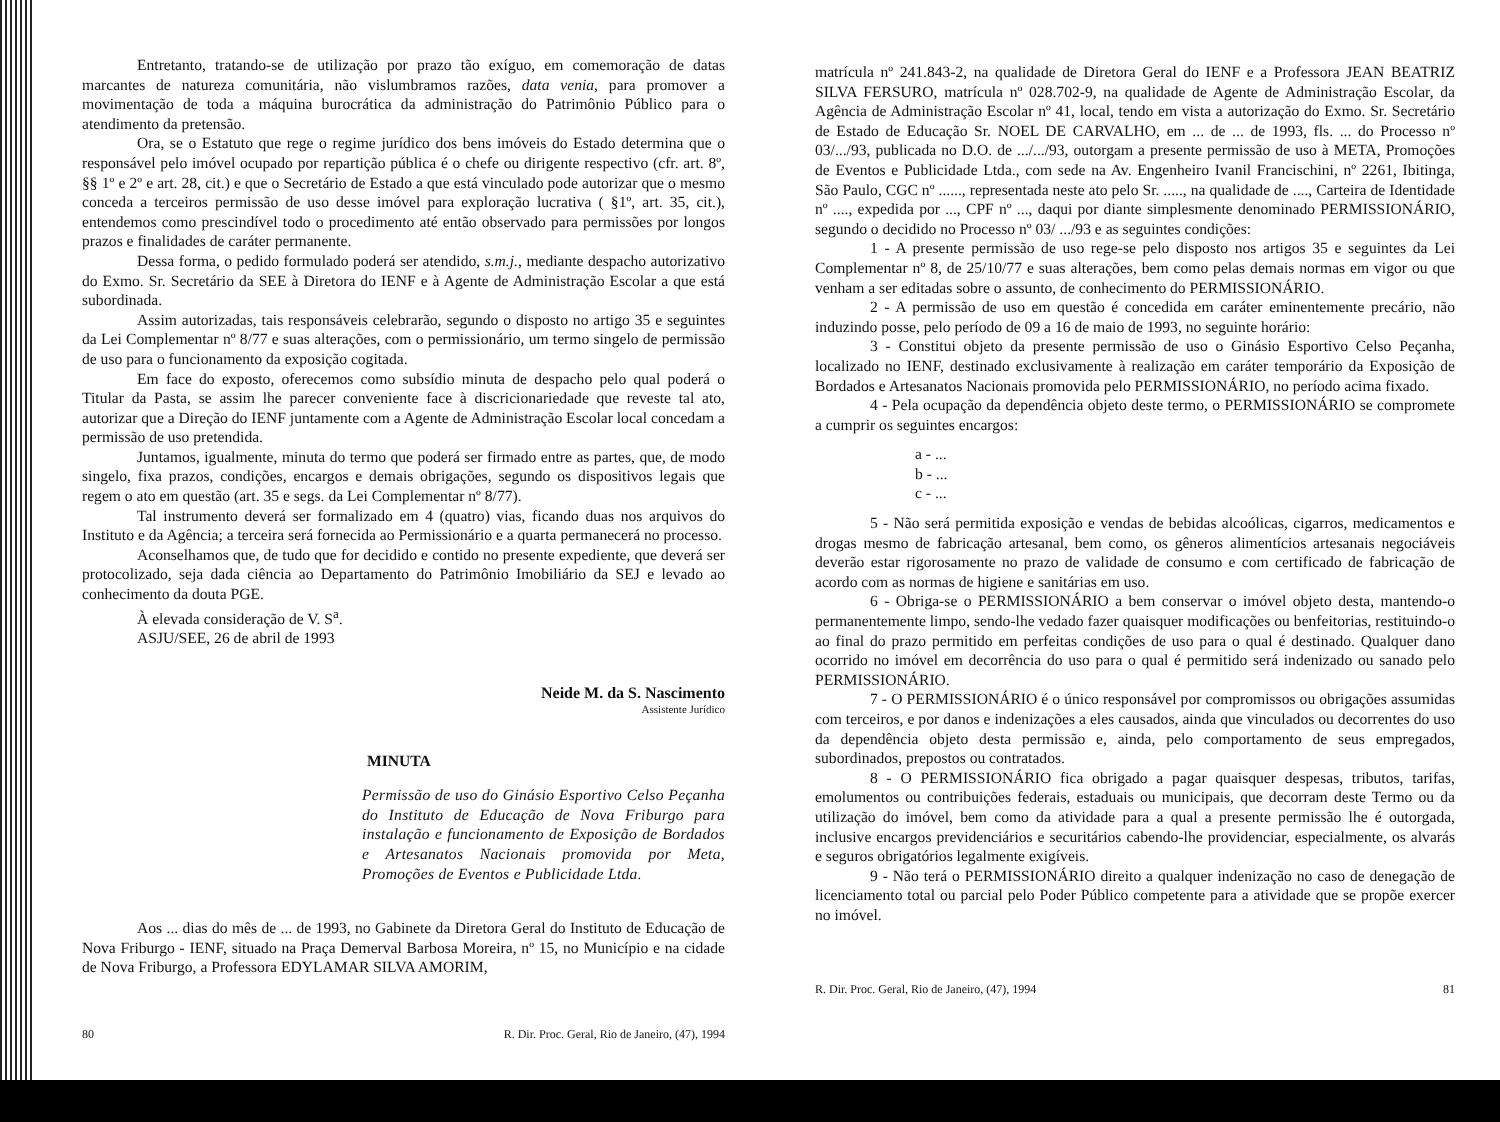Entretanto, tratando-se de utilização por prazo tão exíguo, em comemoração de datas marcantes de natureza comunitária, não vislumbramos razões, data venia, para promover a movimentação de toda a máquina burocrática da administração do Patrimônio Público para o atendimento da pretensão.
Ora, se o Estatuto que rege o regime jurídico dos bens imóveis do Estado determina que o responsável pelo imóvel ocupado por repartição pública é o chefe ou dirigente respectivo (cfr. art. 8º, §§ 1º e 2º e art. 28, cit.) e que o Secretário de Estado a que está vinculado pode autorizar que o mesmo conceda a terceiros permissão de uso desse imóvel para exploração lucrativa ( §1º, art. 35, cit.), entendemos como prescindível todo o procedimento até então observado para permissões por longos prazos e finalidades de caráter permanente.
Dessa forma, o pedido formulado poderá ser atendido, s.m.j., mediante despacho autorizativo do Exmo. Sr. Secretário da SEE à Diretora do IENF e à Agente de Administração Escolar a que está subordinada.
Assim autorizadas, tais responsáveis celebrarão, segundo o disposto no artigo 35 e seguintes da Lei Complementar nº 8/77 e suas alterações, com o permissionário, um termo singelo de permissão de uso para o funcionamento da exposição cogitada.
Em face do exposto, oferecemos como subsídio minuta de despacho pelo qual poderá o Titular da Pasta, se assim lhe parecer conveniente face à discricionariedade que reveste tal ato, autorizar que a Direção do IENF juntamente com a Agente de Administração Escolar local concedam a permissão de uso pretendida.
Juntamos, igualmente, minuta do termo que poderá ser firmado entre as partes, que, de modo singelo, fixa prazos, condições, encargos e demais obrigações, segundo os dispositivos legais que regem o ato em questão (art. 35 e segs. da Lei Complementar nº 8/77).
Tal instrumento deverá ser formalizado em 4 (quatro) vias, ficando duas nos arquivos do Instituto e da Agência; a terceira será fornecida ao Permissionário e a quarta permanecerá no processo.
Aconselhamos que, de tudo que for decidido e contido no presente expediente, que deverá ser protocolizado, seja dada ciência ao Departamento do Patrimônio Imobiliário da SEJ e levado ao conhecimento da douta PGE.
À elevada consideração de V. S<sup>a</sup>.
ASJU/SEE, 26 de abril de 1993
Neide M. da S. Nascimento
Assistente Jurídico
MINUTA
Permissão de uso do Ginásio Esportivo Celso Peçanha do Instituto de Educação de Nova Friburgo para instalação e funcionamento de Exposição de Bordados e Artesanatos Nacionais promovida por Meta, Promoções de Eventos e Publicidade Ltda.
Aos ... dias do mês de ... de 1993, no Gabinete da Diretora Geral do Instituto de Educação de Nova Friburgo - IENF, situado na Praça Demerval Barbosa Moreira, nº 15, no Município e na cidade de Nova Friburgo, a Professora EDYLAMAR SILVA AMORIM,
80 R. Dir. Proc. Geral, Rio de Janeiro, (47), 1994
matrícula nº 241.843-2, na qualidade de Diretora Geral do IENF e a Professora JEAN BEATRIZ SILVA FERSURO, matrícula nº 028.702-9, na qualidade de Agente de Administração Escolar, da Agência de Administração Escolar nº 41, local, tendo em vista a autorização do Exmo. Sr. Secretário de Estado de Educação Sr. NOEL DE CARVALHO, em ... de ... de 1993, fls. ... do Processo nº 03/.../93, publicada no D.O. de .../.../93, outorgam a presente permissão de uso à META, Promoções de Eventos e Publicidade Ltda., com sede na Av. Engenheiro Ivanil Francischini, nº 2261, Ibitinga, São Paulo, CGC nº ......, representada neste ato pelo Sr. ....., na qualidade de ...., Carteira de Identidade nº ...., expedida por ..., CPF nº ..., daqui por diante simplesmente denominado PERMISSIONÁRIO, segundo o decidido no Processo nº 03/ .../93 e as seguintes condições:
1 - A presente permissão de uso rege-se pelo disposto nos artigos 35 e seguintes da Lei Complementar nº 8, de 25/10/77 e suas alterações, bem como pelas demais normas em vigor ou que venham a ser editadas sobre o assunto, de conhecimento do PERMISSIONÁRIO.
2 - A permissão de uso em questão é concedida em caráter eminentemente precário, não induzindo posse, pelo período de 09 a 16 de maio de 1993, no seguinte horário:
3 - Constitui objeto da presente permissão de uso o Ginásio Esportivo Celso Peçanha, localizado no IENF, destinado exclusivamente à realização em caráter temporário da Exposição de Bordados e Artesanatos Nacionais promovida pelo PERMISSIONÁRIO, no período acima fixado.
4 - Pela ocupação da dependência objeto deste termo, o PERMISSIONÁRIO se compromete a cumprir os seguintes encargos:
a - ...
b - ...
c - ...
5 - Não será permitida exposição e vendas de bebidas alcoólicas, cigarros, medicamentos e drogas mesmo de fabricação artesanal, bem como, os gêneros alimentícios artesanais negociáveis deverão estar rigorosamente no prazo de validade de consumo e com certificado de fabricação de acordo com as normas de higiene e sanitárias em uso.
6 - Obriga-se o PERMISSIONÁRIO a bem conservar o imóvel objeto desta, mantendo-o permanentemente limpo, sendo-lhe vedado fazer quaisquer modificações ou benfeitorias, restituindo-o ao final do prazo permitido em perfeitas condições de uso para o qual é destinado. Qualquer dano ocorrido no imóvel em decorrência do uso para o qual é permitido será indenizado ou sanado pelo PERMISSIONÁRIO.
7 - O PERMISSIONÁRIO é o único responsável por compromissos ou obrigações assumidas com terceiros, e por danos e indenizações a eles causados, ainda que vinculados ou decorrentes do uso da dependência objeto desta permissão e, ainda, pelo comportamento de seus empregados, subordinados, prepostos ou contratados.
8 - O PERMISSIONÁRIO fica obrigado a pagar quaisquer despesas, tributos, tarifas, emolumentos ou contribuições federais, estaduais ou municipais, que decorram deste Termo ou da utilização do imóvel, bem como da atividade para a qual a presente permissão lhe é outorgada, inclusive encargos previdenciários e securitários cabendo-lhe providenciar, especialmente, os alvarás e seguros obrigatórios legalmente exigíveis.
9 - Não terá o PERMISSIONÁRIO direito a qualquer indenização no caso de denegação de licenciamento total ou parcial pelo Poder Público competente para a atividade que se propõe exercer no imóvel.
R. Dir. Proc. Geral, Rio de Janeiro, (47), 1994 81